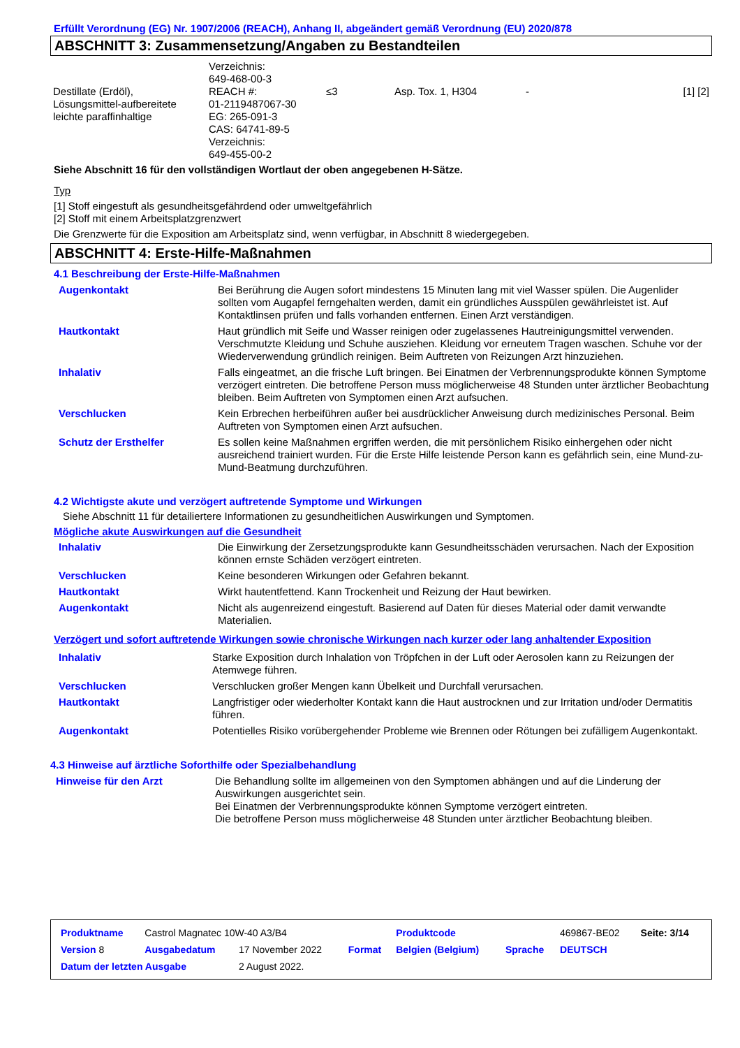Erfüllt Verordnung (EG) Nr. 1907/2006 (REACH), Anhang II, abgeändert gemäß Verordnung (EU) 2020/878
ABSCHNITT 3: Zusammensetzung/Angaben zu Bestandteilen
| Destillate (Erdöl), Lösungsmittel-aufbereitete leichte paraffinhaltige | Verzeichnis: 649-468-00-3 REACH #: 01-2119487067-30 EG: 265-091-3 CAS: 64741-89-5 Verzeichnis: 649-455-00-2 | ≤3 | Asp. Tox. 1, H304 | - | [1] [2] |
Siehe Abschnitt 16 für den vollständigen Wortlaut der oben angegebenen H-Sätze.
Typ
[1] Stoff eingestuft als gesundheitsgefährdend oder umweltgefährlich
[2] Stoff mit einem Arbeitsplatzgrenzwert
Die Grenzwerte für die Exposition am Arbeitsplatz sind, wenn verfügbar, in Abschnitt 8 wiedergegeben.
ABSCHNITT 4: Erste-Hilfe-Maßnahmen
4.1 Beschreibung der Erste-Hilfe-Maßnahmen
| Augenkontakt | Bei Berührung die Augen sofort mindestens 15 Minuten lang mit viel Wasser spülen. Die Augenlider sollten vom Augapfel ferngehalten werden, damit ein gründliches Ausspülen gewährleistet ist. Auf Kontaktlinsen prüfen und falls vorhanden entfernen. Einen Arzt verständigen. |
| Hautkontakt | Haut gründlich mit Seife und Wasser reinigen oder zugelassenes Hautreinigungsmittel verwenden. Verschmutzte Kleidung und Schuhe ausziehen. Kleidung vor erneutem Tragen waschen. Schuhe vor der Wiederverwendung gründlich reinigen. Beim Auftreten von Reizungen Arzt hinzuziehen. |
| Inhalativ | Falls eingeatmet, an die frische Luft bringen. Bei Einatmen der Verbrennungsprodukte können Symptome verzögert eintreten. Die betroffene Person muss möglicherweise 48 Stunden unter ärztlicher Beobachtung bleiben. Beim Auftreten von Symptomen einen Arzt aufsuchen. |
| Verschlucken | Kein Erbrechen herbeiführen außer bei ausdrücklicher Anweisung durch medizinisches Personal. Beim Auftreten von Symptomen einen Arzt aufsuchen. |
| Schutz der Ersthelfer | Es sollen keine Maßnahmen ergriffen werden, die mit persönlichem Risiko einhergehen oder nicht ausreichend trainiert wurden. Für die Erste Hilfe leistende Person kann es gefährlich sein, eine Mund-zu-Mund-Beatmung durchzuführen. |
4.2 Wichtigste akute und verzögert auftretende Symptome und Wirkungen
Siehe Abschnitt 11 für detailiertere Informationen zu gesundheitlichen Auswirkungen und Symptomen.
Mögliche akute Auswirkungen auf die Gesundheit
| Inhalativ | Die Einwirkung der Zersetzungsprodukte kann Gesundheitsschäden verursachen. Nach der Exposition können ernste Schäden verzögert eintreten. |
| Verschlucken | Keine besonderen Wirkungen oder Gefahren bekannt. |
| Hautkontakt | Wirkt hautentfettend. Kann Trockenheit und Reizung der Haut bewirken. |
| Augenkontakt | Nicht als augenreizend eingestuft. Basierend auf Daten für dieses Material oder damit verwandte Materialien. |
Verzögert und sofort auftretende Wirkungen sowie chronische Wirkungen nach kurzer oder lang anhaltender Exposition
| Inhalativ | Starke Exposition durch Inhalation von Tröpfchen in der Luft oder Aerosolen kann zu Reizungen der Atemwege führen. |
| Verschlucken | Verschlucken großer Mengen kann Übelkeit und Durchfall verursachen. |
| Hautkontakt | Langfristiger oder wiederholter Kontakt kann die Haut austrocknen und zur Irritation und/oder Dermatitis führen. |
| Augenkontakt | Potentielles Risiko vorübergehender Probleme wie Brennen oder Rötungen bei zufälligem Augenkontakt. |
4.3 Hinweise auf ärztliche Soforthilfe oder Spezialbehandlung
| Hinweise für den Arzt | Die Behandlung sollte im allgemeinen von den Symptomen abhängen und auf die Linderung der Auswirkungen ausgerichtet sein. Bei Einatmen der Verbrennungsprodukte können Symptome verzögert eintreten. Die betroffene Person muss möglicherweise 48 Stunden unter ärztlicher Beobachtung bleiben. |
| Produktname | Castrol Magnatec 10W-40 A3/B4 | | | Produktcode | | 469867-BE02 | Seite: 3/14 |
| Version 8 | Ausgabedatum | 17 November 2022 | Format | Belgien (Belgium) | Sprache | DEUTSCH | |
| Datum der letzten Ausgabe | | 2 August 2022. | | | | | |